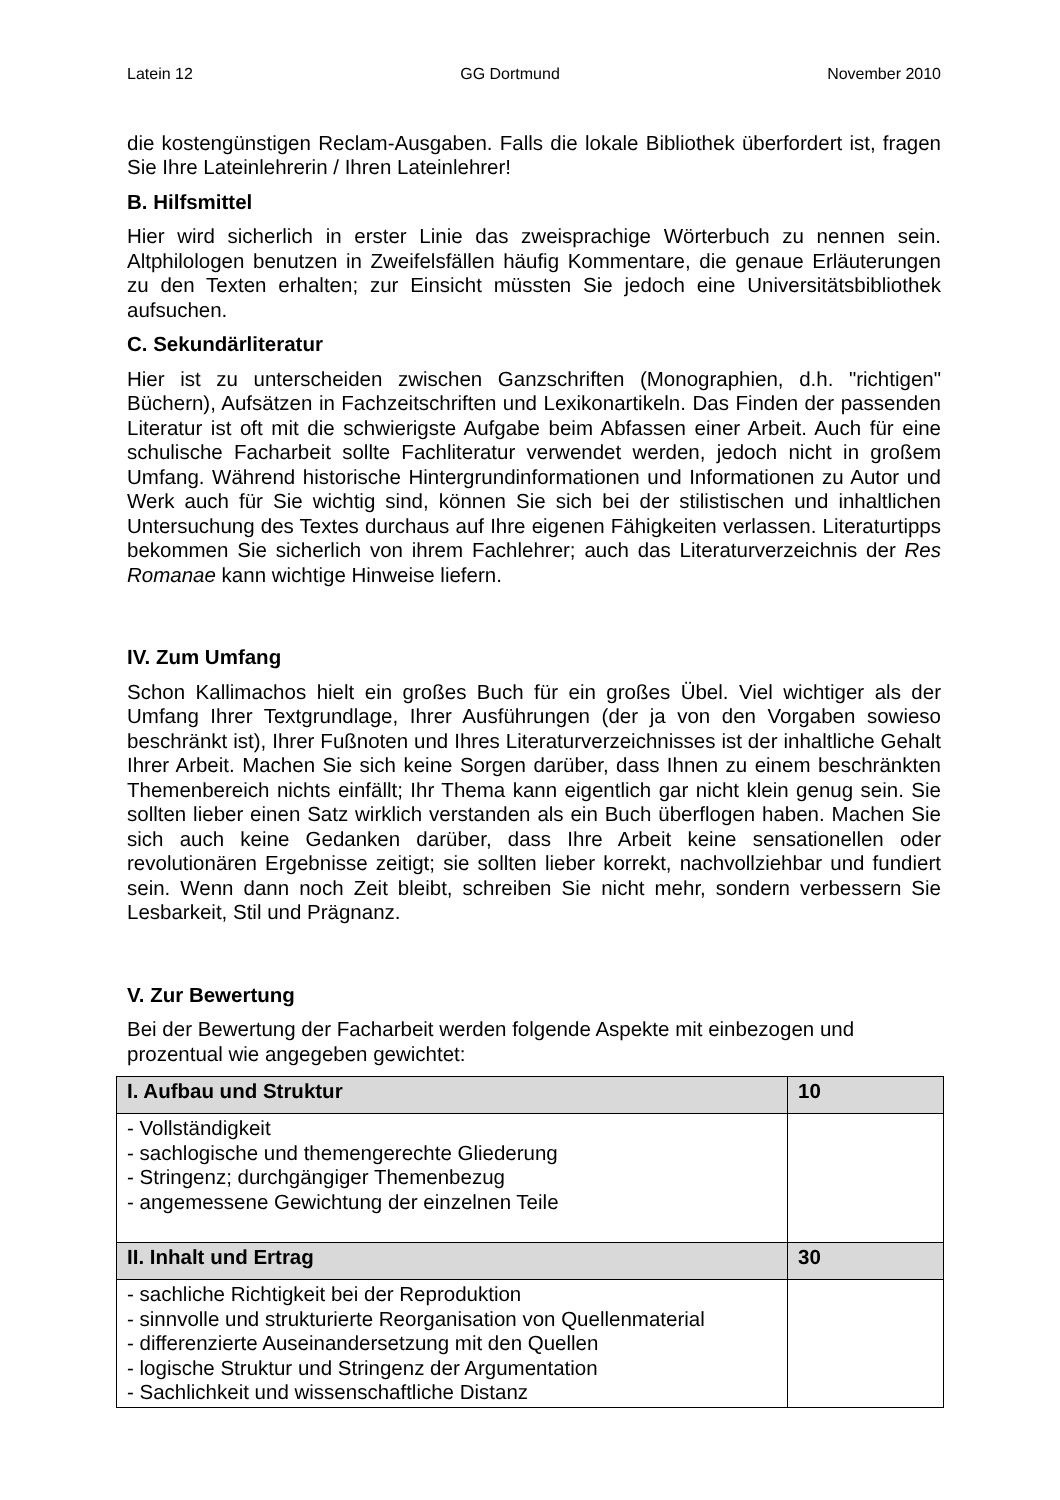Latein 12 GG Dortmund November 2010
die kostengünstigen Reclam-Ausgaben. Falls die lokale Bibliothek überfordert ist, fragen Sie Ihre Lateinlehrerin / Ihren Lateinlehrer!
B. Hilfsmittel
Hier wird sicherlich in erster Linie das zweisprachige Wörterbuch zu nennen sein. Altphilologen benutzen in Zweifelsfällen häufig Kommentare, die genaue Erläuterungen zu den Texten erhalten; zur Einsicht müssten Sie jedoch eine Universitätsbibliothek aufsuchen.
C. Sekundärliteratur
Hier ist zu unterscheiden zwischen Ganzschriften (Monographien, d.h. "richtigen" Büchern), Aufsätzen in Fachzeitschriften und Lexikonartikeln. Das Finden der passenden Literatur ist oft mit die schwierigste Aufgabe beim Abfassen einer Arbeit. Auch für eine schulische Facharbeit sollte Fachliteratur verwendet werden, jedoch nicht in großem Umfang. Während historische Hintergrundinformationen und Informationen zu Autor und Werk auch für Sie wichtig sind, können Sie sich bei der stilistischen und inhaltlichen Untersuchung des Textes durchaus auf Ihre eigenen Fähigkeiten verlassen. Literaturtipps bekommen Sie sicherlich von ihrem Fachlehrer; auch das Literaturverzeichnis der Res Romanae kann wichtige Hinweise liefern.
IV. Zum Umfang
Schon Kallimachos hielt ein großes Buch für ein großes Übel. Viel wichtiger als der Umfang Ihrer Textgrundlage, Ihrer Ausführungen (der ja von den Vorgaben sowieso beschränkt ist), Ihrer Fußnoten und Ihres Literaturverzeichnisses ist der inhaltliche Gehalt Ihrer Arbeit. Machen Sie sich keine Sorgen darüber, dass Ihnen zu einem beschränkten Themenbereich nichts einfällt; Ihr Thema kann eigentlich gar nicht klein genug sein. Sie sollten lieber einen Satz wirklich verstanden als ein Buch überflogen haben. Machen Sie sich auch keine Gedanken darüber, dass Ihre Arbeit keine sensationellen oder revolutionären Ergebnisse zeitigt; sie sollten lieber korrekt, nachvollziehbar und fundiert sein. Wenn dann noch Zeit bleibt, schreiben Sie nicht mehr, sondern verbessern Sie Lesbarkeit, Stil und Prägnanz.
V. Zur Bewertung
Bei der Bewertung der Facharbeit werden folgende Aspekte mit einbezogen und prozentual wie angegeben gewichtet:
| I. Aufbau und Struktur | 10 |
| - Vollständigkeit - sachlogische und themengerechte Gliederung - Stringenz; durchgängiger Themenbezug - angemessene Gewichtung der einzelnen Teile | |
| II. Inhalt und Ertrag | 30 |
| - sachliche Richtigkeit bei der Reproduktion - sinnvolle und strukturierte Reorganisation von Quellenmaterial - differenzierte Auseinandersetzung mit den Quellen - logische Struktur und Stringenz der Argumentation - Sachlichkeit und wissenschaftliche Distanz | |